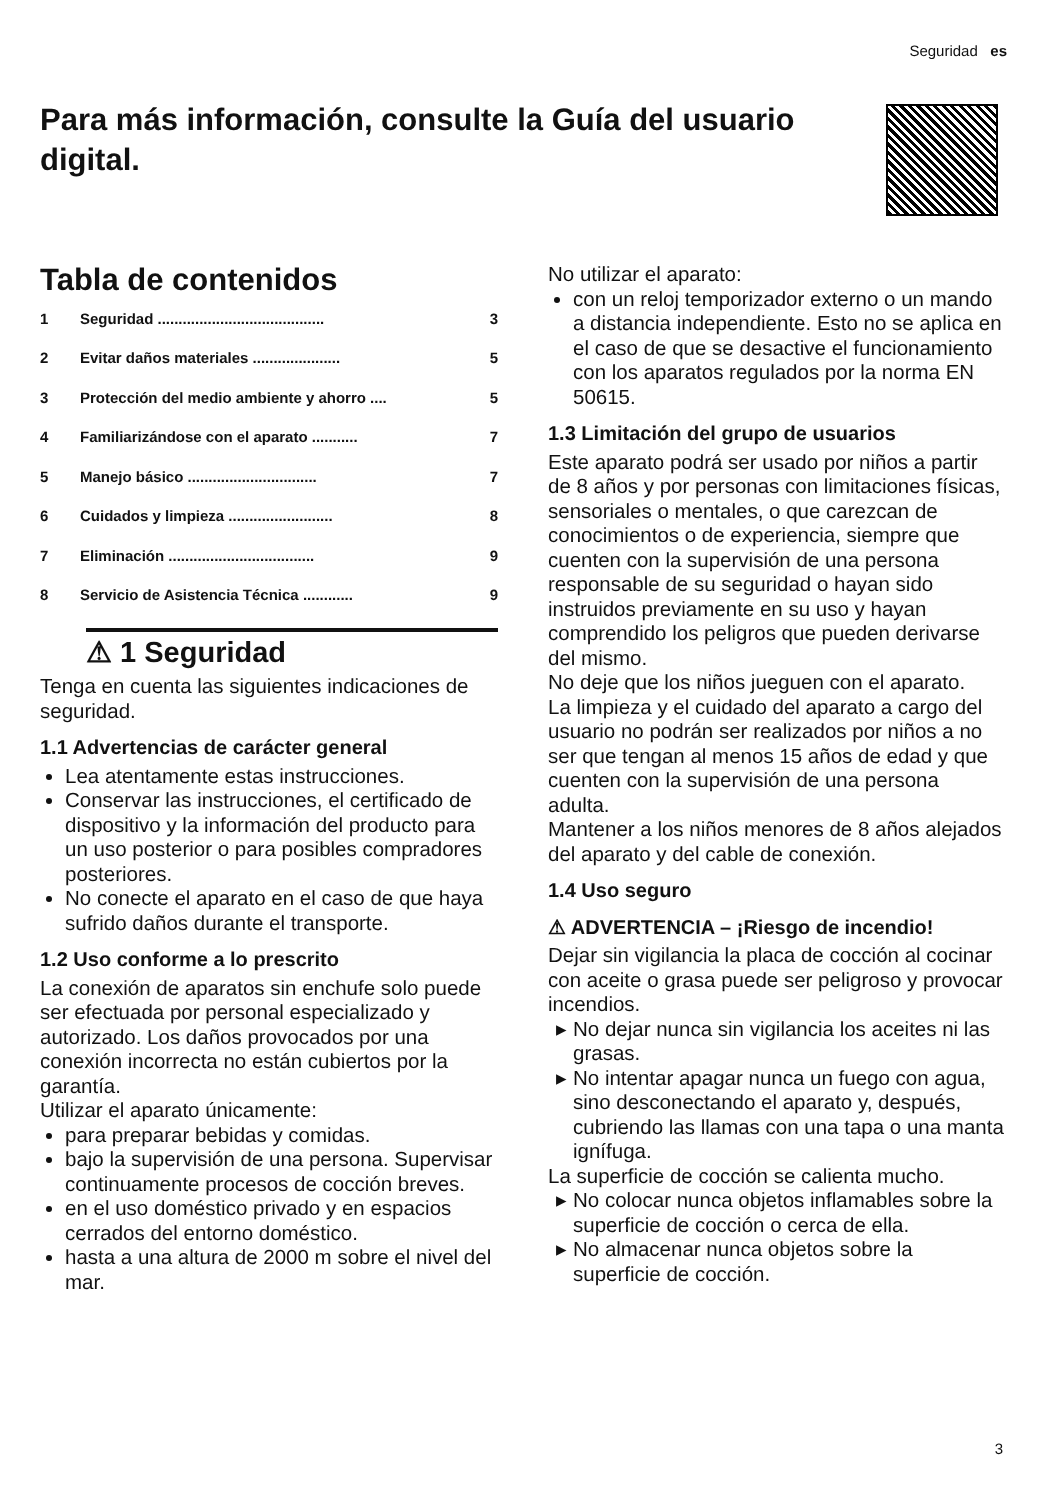Seguridad es
Para más información, consulte la Guía del usuario digital.
Tabla de contenidos
1 Seguridad ........................................ 3
2 Evitar daños materiales ..................... 5
3 Protección del medio ambiente y ahorro .... 5
4 Familiarizándose con el aparato ........... 7
5 Manejo básico ............................... 7
6 Cuidados y limpieza ......................... 8
7 Eliminación ................................... 9
8 Servicio de Asistencia Técnica ............ 9
⚠ 1 Seguridad
Tenga en cuenta las siguientes indicaciones de seguridad.
1.1 Advertencias de carácter general
Lea atentamente estas instrucciones.
Conservar las instrucciones, el certificado de dispositivo y la información del producto para un uso posterior o para posibles compradores posteriores.
No conecte el aparato en el caso de que haya sufrido daños durante el transporte.
1.2 Uso conforme a lo prescrito
La conexión de aparatos sin enchufe solo puede ser efectuada por personal especializado y autorizado. Los daños provocados por una conexión incorrecta no están cubiertos por la garantía.
Utilizar el aparato únicamente:
para preparar bebidas y comidas.
bajo la supervisión de una persona. Supervisar continuamente procesos de cocción breves.
en el uso doméstico privado y en espacios cerrados del entorno doméstico.
hasta a una altura de 2000 m sobre el nivel del mar.
No utilizar el aparato:
con un reloj temporizador externo o un mando a distancia independiente. Esto no se aplica en el caso de que se desactive el funcionamiento con los aparatos regulados por la norma EN 50615.
1.3 Limitación del grupo de usuarios
Este aparato podrá ser usado por niños a partir de 8 años y por personas con limitaciones físicas, sensoriales o mentales, o que carezcan de conocimientos o de experiencia, siempre que cuenten con la supervisión de una persona responsable de su seguridad o hayan sido instruidos previamente en su uso y hayan comprendido los peligros que pueden derivarse del mismo.
No deje que los niños jueguen con el aparato.
La limpieza y el cuidado del aparato a cargo del usuario no podrán ser realizados por niños a no ser que tengan al menos 15 años de edad y que cuenten con la supervisión de una persona adulta.
Mantener a los niños menores de 8 años alejados del aparato y del cable de conexión.
1.4 Uso seguro
⚠ ADVERTENCIA – ¡Riesgo de incendio!
Dejar sin vigilancia la placa de cocción al cocinar con aceite o grasa puede ser peligroso y provocar incendios.
No dejar nunca sin vigilancia los aceites ni las grasas.
No intentar apagar nunca un fuego con agua, sino desconectando el aparato y, después, cubriendo las llamas con una tapa o una manta ignífuga.
La superficie de cocción se calienta mucho.
No colocar nunca objetos inflamables sobre la superficie de cocción o cerca de ella.
No almacenar nunca objetos sobre la superficie de cocción.
3